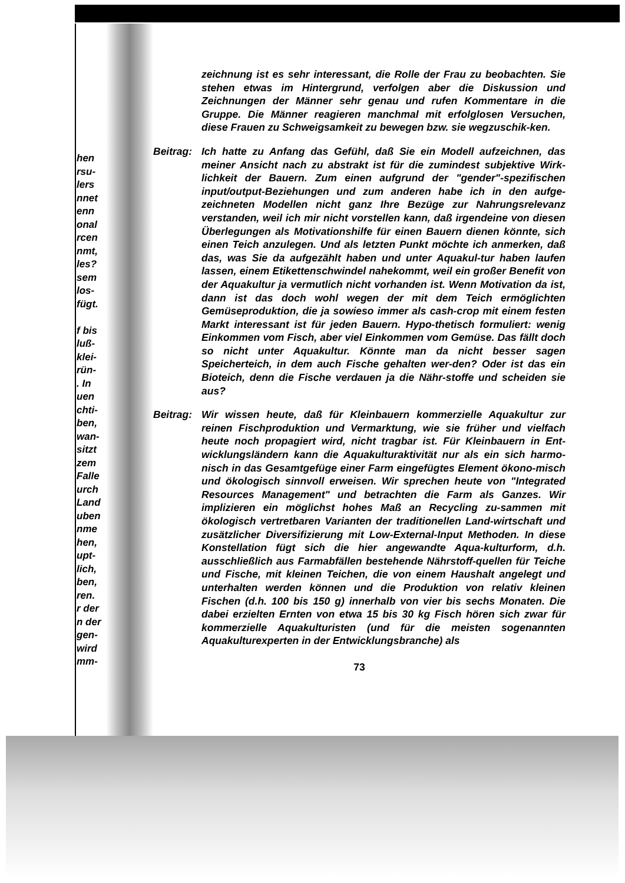hen
rsu-
lers
nnet
enn
onal
rcen
nmt,
les?
sem
los-
fügt.
f bis
luß-
klei-
rün-
. In
uen
chti-
ben,
wan-
sitzt
zem
Falle
urch
Land
uben
nme
hen,
upt-
lich,
ben,
ren.
r der
n der
gen-
wird
mm-
zeichnung ist es sehr interessant, die Rolle der Frau zu beobachten. Sie stehen etwas im Hintergrund, verfolgen aber die Diskussion und Zeichnungen der Männer sehr genau und rufen Kommentare in die Gruppe. Die Männer reagieren manchmal mit erfolglosen Versuchen, diese Frauen zu Schweigsamkeit zu bewegen bzw. sie wegzuschik-ken.
Beitrag:
Ich hatte zu Anfang das Gefühl, daß Sie ein Modell aufzeichnen, das meiner Ansicht nach zu abstrakt ist für die zumindest subjektive Wirk-lichkeit der Bauern. Zum einen aufgrund der "gender"-spezifischen input/output-Beziehungen und zum anderen habe ich in den aufge-zeichneten Modellen nicht ganz Ihre Bezüge zur Nahrungsrelevanz verstanden, weil ich mir nicht vorstellen kann, daß irgendeine von diesen Überlegungen als Motivationshilfe für einen Bauern dienen könnte, sich einen Teich anzulegen. Und als letzten Punkt möchte ich anmerken, daß das, was Sie da aufgezählt haben und unter Aquakul-tur haben laufen lassen, einem Etikettenschwindel nahekommt, weil ein großer Benefit von der Aquakultur ja vermutlich nicht vorhanden ist. Wenn Motivation da ist, dann ist das doch wohl wegen der mit dem Teich ermöglichten Gemüseproduktion, die ja sowieso immer als cash-crop mit einem festen Markt interessant ist für jeden Bauern. Hypo-thetisch formuliert: wenig Einkommen vom Fisch, aber viel Einkommen vom Gemüse. Das fällt doch so nicht unter Aquakultur. Könnte man da nicht besser sagen Speicherteich, in dem auch Fische gehalten wer-den? Oder ist das ein Bioteich, denn die Fische verdauen ja die Nähr-stoffe und scheiden sie aus?
Beitrag:
Wir wissen heute, daß für Kleinbauern kommerzielle Aquakultur zur reinen Fischproduktion und Vermarktung, wie sie früher und vielfach heute noch propagiert wird, nicht tragbar ist. Für Kleinbauern in Ent-wicklungsländern kann die Aquakulturaktivität nur als ein sich harmo-nisch in das Gesamtgefüge einer Farm eingefügtes Element ökono-misch und ökologisch sinnvoll erweisen. Wir sprechen heute von "Integrated Resources Management" und betrachten die Farm als Ganzes. Wir implizieren ein möglichst hohes Maß an Recycling zu-sammen mit ökologisch vertretbaren Varianten der traditionellen Land-wirtschaft und zusätzlicher Diversifizierung mit Low-External-Input Methoden. In diese Konstellation fügt sich die hier angewandte Aqua-kulturform, d.h. ausschließlich aus Farmabfällen bestehende Nährstoff-quellen für Teiche und Fische, mit kleinen Teichen, die von einem Haushalt angelegt und unterhalten werden können und die Produktion von relativ kleinen Fischen (d.h. 100 bis 150 g) innerhalb von vier bis sechs Monaten. Die dabei erzielten Ernten von etwa 15 bis 30 kg Fisch hören sich zwar für kommerzielle Aquakulturisten (und für die meisten sogenannten Aquakulturexperten in der Entwicklungsbranche) als
73